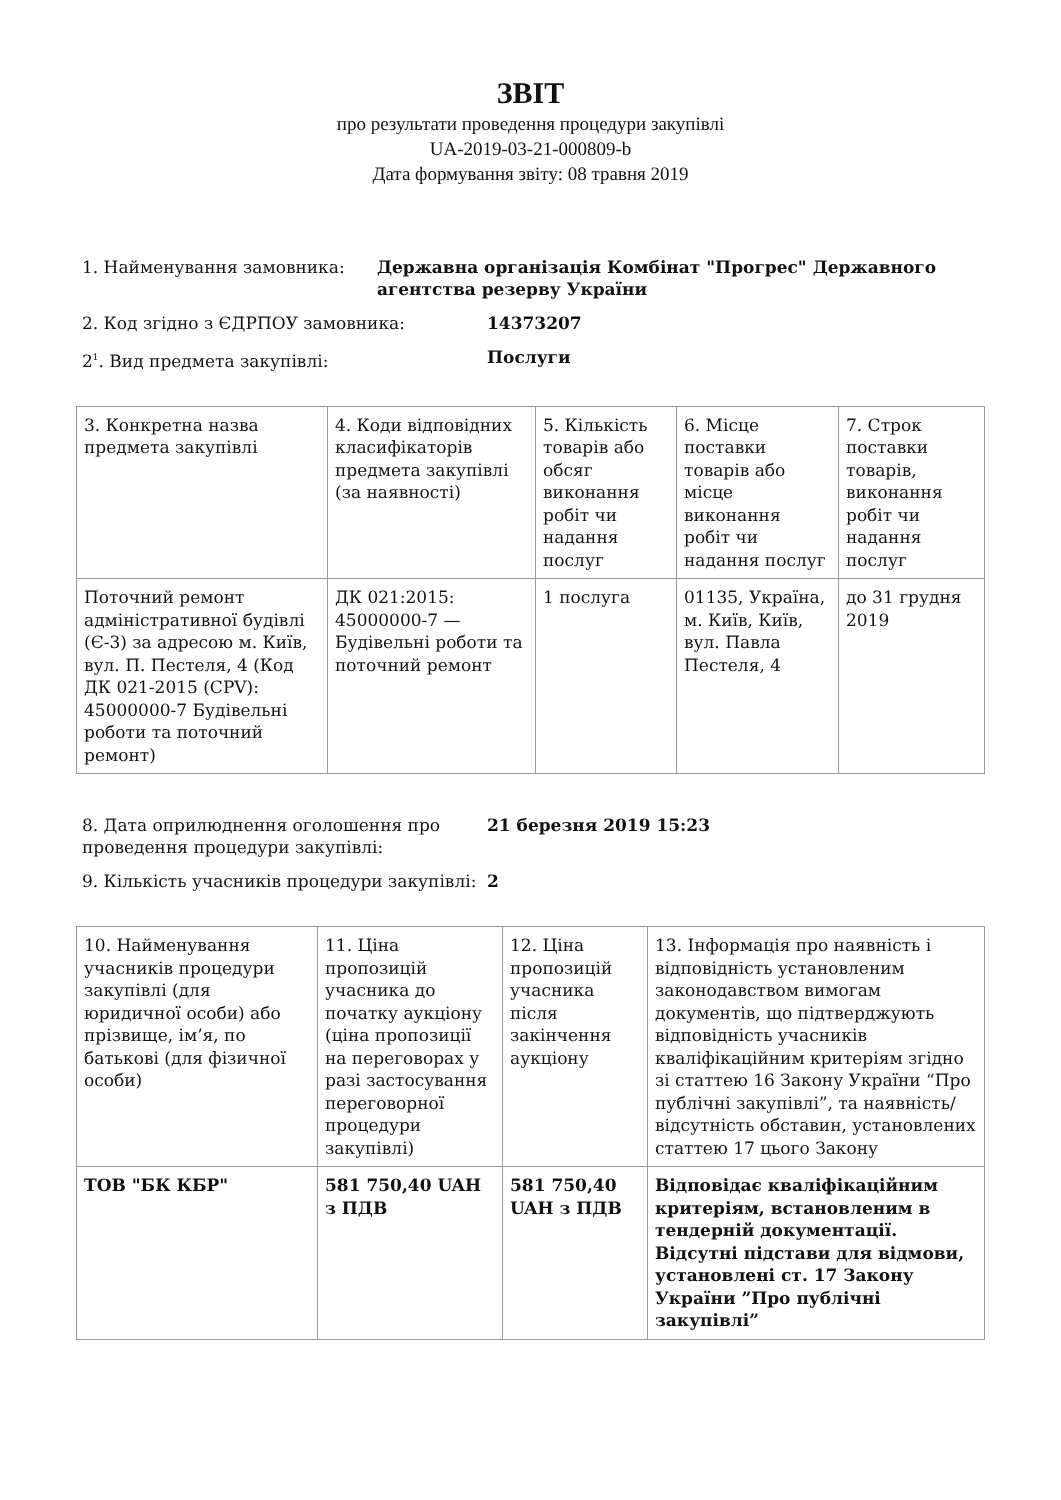ЗВІТ
про результати проведення процедури закупівлі
UA-2019-03-21-000809-b
Дата формування звіту: 08 травня 2019
1. Найменування замовника: Державна організація Комбінат "Прогрес" Державного агентства резерву України
2. Код згідно з ЄДРПОУ замовника: 14373207
2<sup>1</sup>. Вид предмета закупівлі: Послуги
| 3. Конкретна назва предмета закупівлі | 4. Коди відповідних класифікаторів предмета закупівлі (за наявності) | 5. Кількість товарів або обсяг виконання робіт чи надання послуг | 6. Місце поставки товарів або місце виконання робіт чи надання послуг | 7. Строк поставки товарів, виконання робіт чи надання послуг |
| Поточний ремонт адміністративної будівлі (Є-3) за адресою м. Київ, вул. П. Пестеля, 4 (Код ДК 021-2015 (CPV): 45000000-7 Будівельні роботи та поточний ремонт) | ДК 021:2015: 45000000-7 — Будівельні роботи та поточний ремонт | 1 послуга | 01135, Україна, м. Київ, Київ, вул. Павла Пестеля, 4 | до 31 грудня 2019 |
8. Дата оприлюднення оголошення про проведення процедури закупівлі:
21 березня 2019 15:23
9. Кількість учасників процедури закупівлі:
2
| 10. Найменування учасників процедури закупівлі (для юридичної особи) або прізвище, ім’я, по батькові (для фізичної особи) | 11. Ціна пропозицій учасника до початку аукціону (ціна пропозиції на переговорах у разі застосування переговорної процедури закупівлі) | 12. Ціна пропозицій учасника після закінчення аукціону | 13. Інформація про наявність і відповідність установленим законодавством вимогам документів, що підтверджують відповідність учасників кваліфікаційним критеріям згідно зі статтею 16 Закону України “Про публічні закупівлі”, та наявність/відсутність обставин, установлених статтею 17 цього Закону |
| ТОВ "БК КБР" | 581 750,40 UAH з ПДВ | 581 750,40 UAH з ПДВ | Відповідає кваліфікаційним критеріям, встановленим в тендерній документації. Відсутні підстави для відмови, установлені ст. 17 Закону України ”Про публічні закупівлі” |